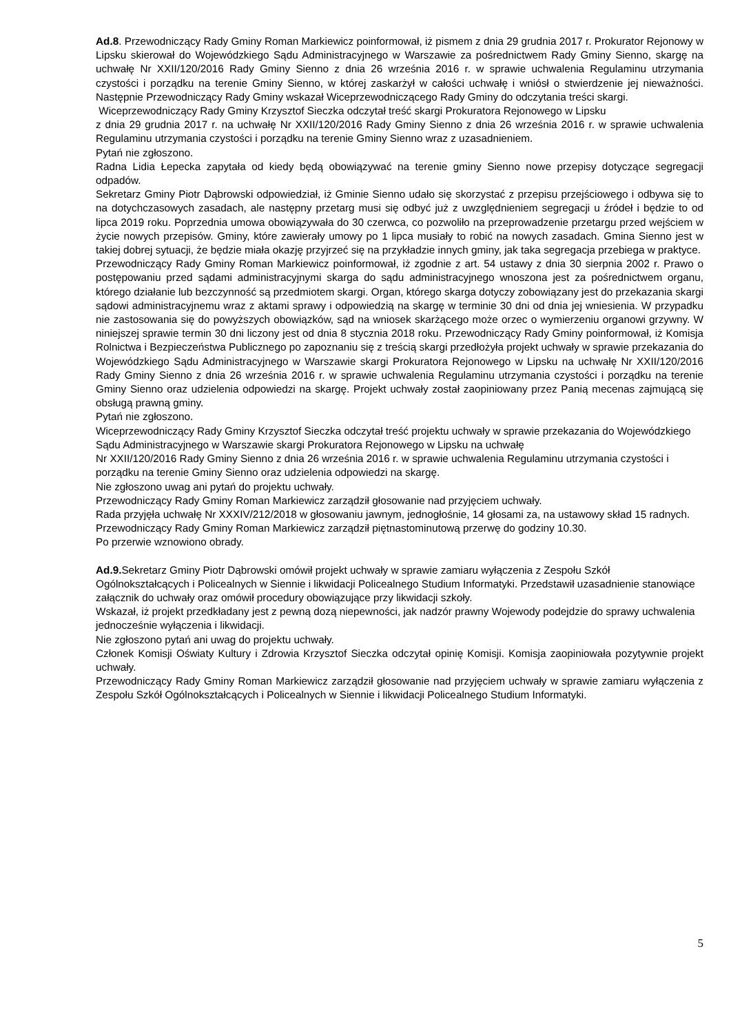Ad.8. Przewodniczący Rady Gminy Roman Markiewicz poinformował, iż pismem z dnia 29 grudnia 2017 r. Prokurator Rejonowy w Lipsku skierował do Wojewódzkiego Sądu Administracyjnego w Warszawie za pośrednictwem Rady Gminy Sienno, skargę na uchwałę Nr XXII/120/2016 Rady Gminy Sienno z dnia 26 września 2016 r. w sprawie uchwalenia Regulaminu utrzymania czystości i porządku na terenie Gminy Sienno, w której zaskarżył w całości uchwałę i wniósł o stwierdzenie jej nieważności. Następnie Przewodniczący Rady Gminy wskazał Wiceprzewodniczącego Rady Gminy do odczytania treści skargi.
Wiceprzewodniczący Rady Gminy Krzysztof Sieczka odczytał treść skargi Prokuratora Rejonowego w Lipsku
z dnia 29 grudnia 2017 r. na uchwałę Nr XXII/120/2016 Rady Gminy Sienno z dnia 26 września 2016 r. w sprawie uchwalenia Regulaminu utrzymania czystości i porządku na terenie Gminy Sienno wraz z uzasadnieniem.
Pytań nie zgłoszono.
Radna Lidia Łepecka zapytała od kiedy będą obowiązywać na terenie gminy Sienno nowe przepisy dotyczące segregacji odpadów.
Sekretarz Gminy Piotr Dąbrowski odpowiedział, iż Gminie Sienno udało się skorzystać z przepisu przejściowego i odbywa się to na dotychczasowych zasadach, ale następny przetarg musi się odbyć już z uwzględnieniem segregacji u źródeł i będzie to od lipca 2019 roku. Poprzednia umowa obowiązywała do 30 czerwca, co pozwoliło na przeprowadzenie przetargu przed wejściem w życie nowych przepisów. Gminy, które zawierały umowy po 1 lipca musiały to robić na nowych zasadach. Gmina Sienno jest w takiej dobrej sytuacji, że będzie miała okazję przyjrzeć się na przykładzie innych gminy, jak taka segregacja przebiega w praktyce.
Przewodniczący Rady Gminy Roman Markiewicz poinformował, iż zgodnie z art. 54 ustawy z dnia 30 sierpnia 2002 r. Prawo o postępowaniu przed sądami administracyjnymi skarga do sądu administracyjnego wnoszona jest za pośrednictwem organu, którego działanie lub bezczynność są przedmiotem skargi. Organ, którego skarga dotyczy zobowiązany jest do przekazania skargi sądowi administracyjnemu wraz z aktami sprawy i odpowiedzią na skargę w terminie 30 dni od dnia jej wniesienia. W przypadku nie zastosowania się do powyższych obowiązków, sąd na wniosek skarżącego może orzec o wymierzeniu organowi grzywny. W niniejszej sprawie termin 30 dni liczony jest od dnia 8 stycznia 2018 roku. Przewodniczący Rady Gminy poinformował, iż Komisja Rolnictwa i Bezpieczeństwa Publicznego po zapoznaniu się z treścią skargi przedłożyła projekt uchwały w sprawie przekazania do Wojewódzkiego Sądu Administracyjnego w Warszawie skargi Prokuratora Rejonowego w Lipsku na uchwałę Nr XXII/120/2016 Rady Gminy Sienno z dnia 26 września 2016 r. w sprawie uchwalenia Regulaminu utrzymania czystości i porządku na terenie Gminy Sienno oraz udzielenia odpowiedzi na skargę. Projekt uchwały został zaopiniowany przez Panią mecenas zajmującą się obsługą prawną gminy.
Pytań nie zgłoszono.
Wiceprzewodniczący Rady Gminy Krzysztof Sieczka odczytał treść projektu uchwały w sprawie przekazania do Wojewódzkiego Sądu Administracyjnego w Warszawie skargi Prokuratora Rejonowego w Lipsku na uchwałę
Nr XXII/120/2016 Rady Gminy Sienno z dnia 26 września 2016 r. w sprawie uchwalenia Regulaminu utrzymania czystości i porządku na terenie Gminy Sienno oraz udzielenia odpowiedzi na skargę.
Nie zgłoszono uwag ani pytań do projektu uchwały.
Przewodniczący Rady Gminy Roman Markiewicz zarządził głosowanie nad przyjęciem uchwały.
Rada przyjęła uchwałę Nr XXXIV/212/2018 w głosowaniu jawnym, jednogłośnie, 14 głosami za, na ustawowy skład 15 radnych.
Przewodniczący Rady Gminy Roman Markiewicz zarządził piętnastominutową przerwę do godziny 10.30.
Po przerwie wznowiono obrady.
Ad.9. Sekretarz Gminy Piotr Dąbrowski omówił projekt uchwały w sprawie zamiaru wyłączenia z Zespołu Szkół Ogólnokształcących i Policealnych w Siennie i likwidacji Policealnego Studium Informatyki. Przedstawił uzasadnienie stanowiące załącznik do uchwały oraz omówił procedury obowiązujące przy likwidacji szkoły.
Wskazał, iż projekt przedkładany jest z pewną dozą niepewności, jak nadzór prawny Wojewody podejdzie do sprawy uchwalenia jednocześnie wyłączenia i likwidacji.
Nie zgłoszono pytań ani uwag do projektu uchwały.
Członek Komisji Oświaty Kultury i Zdrowia Krzysztof Sieczka odczytał opinię Komisji. Komisja zaopiniowała pozytywnie projekt uchwały.
Przewodniczący Rady Gminy Roman Markiewicz zarządził głosowanie nad przyjęciem uchwały w sprawie zamiaru wyłączenia z Zespołu Szkół Ogólnokształcących i Policealnych w Siennie i likwidacji Policealnego Studium Informatyki.
5